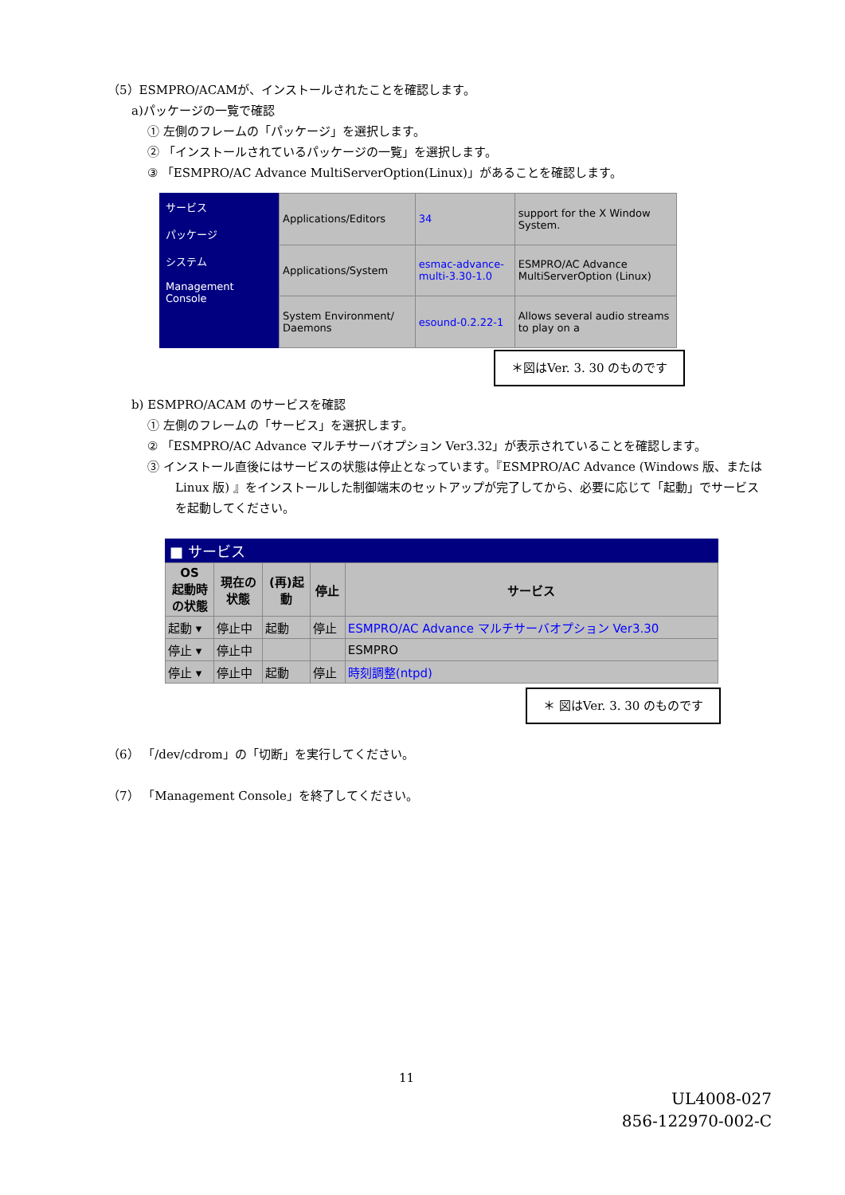（5）ESMPRO/ACAMが、インストールされたことを確認します。
a)パッケージの一覧で確認
① 左側のフレームの「パッケージ」を選択します。
② 「インストールされているパッケージの一覧」を選択します。
③ 「ESMPRO/AC Advance MultiServerOption(Linux)」があることを確認します。
サービス
パッケージ
システム
Management Console
| Applications/Editors | 34 | support for the X Window System. |
| Applications/System | esmac-advance-multi-3.30-1.0 | ESMPRO/AC Advance MultiServerOption (Linux) |
| System Environment/ Daemons | esound-0.2.22-1 | Allows several audio streams to play on a |
＊図はVer. 3. 30 のものです
b) ESMPRO/ACAM のサービスを確認
① 左側のフレームの「サービス」を選択します。
② 「ESMPRO/AC Advance マルチサーバオプション Ver3.32」が表示されていることを確認します。
③ インストール直後にはサービスの状態は停止となっています。『ESMPRO/AC Advance (Windows 版、または Linux 版) 』をインストールした制御端末のセットアップが完了してから、必要に応じて「起動」でサービスを起動してください。
■ サービス
| OS 起動時 の状態 | 現在の 状態 | (再)起 動 | 停止 | サービス |
| --- | --- | --- | --- | --- |
| 起動 ▾ | 停止中 | 起動 | 停止 | ESMPRO/AC Advance マルチサーバオプション Ver3.30 |
| 停止 ▾ | 停止中 | | | ESMPRO |
| 停止 ▾ | 停止中 | 起動 | 停止 | 時刻調整(ntpd) |
＊ 図はVer. 3. 30 のものです
（6） 「/dev/cdrom」の「切断」を実行してください。
（7） 「Management Console」を終了してください。
11
UL4008-027
856-122970-002-C